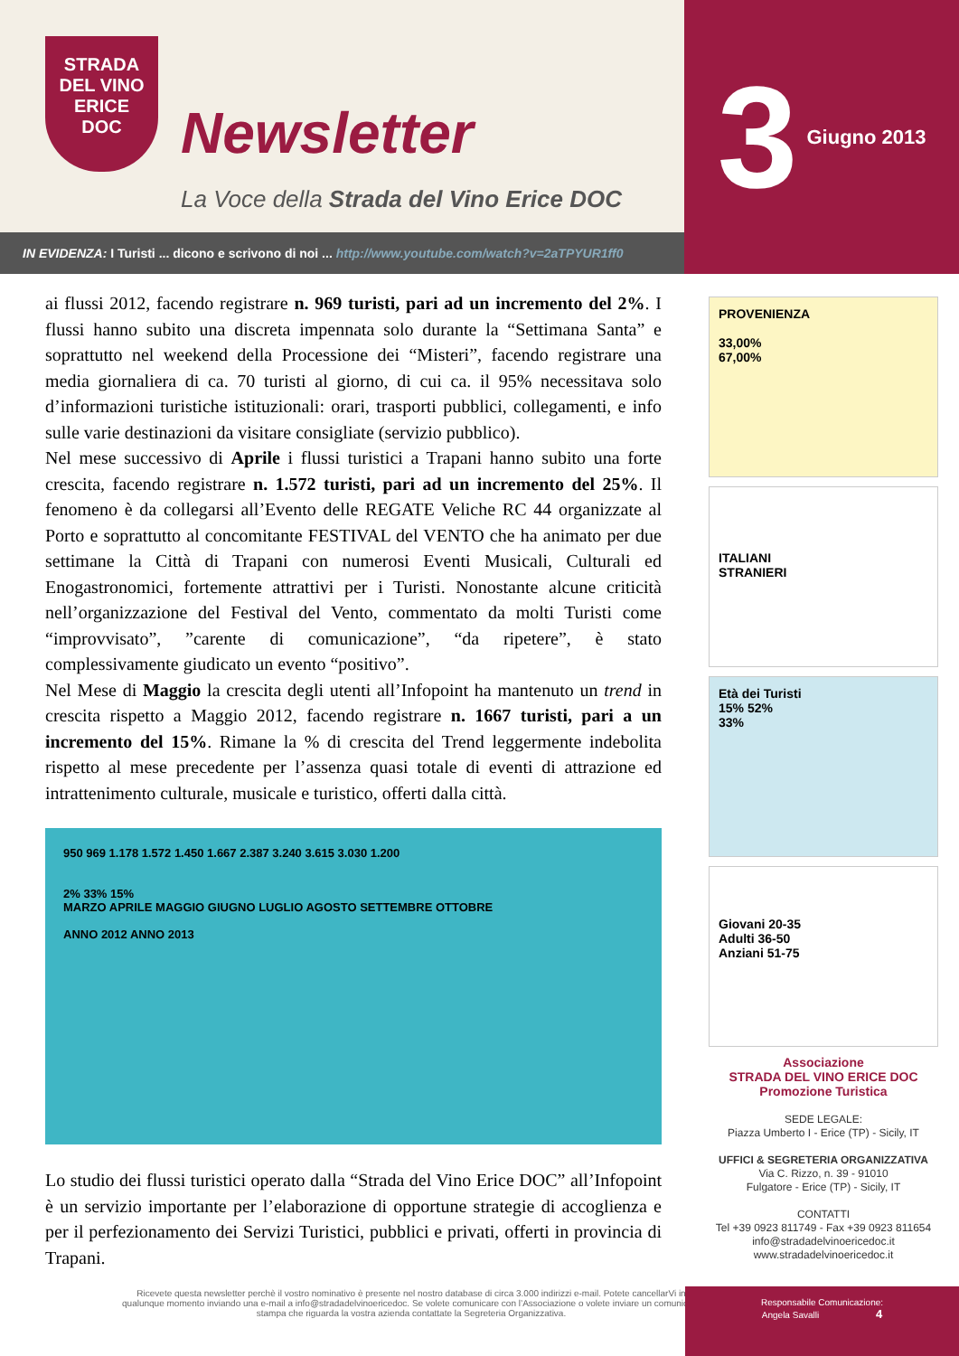STRADA
DEL VINO
ERICE
DOC
Newsletter
La Voce della Strada del Vino Erice DOC
IN EVIDENZA: I Turisti ... dicono e scrivono di noi ... http://www.youtube.com/watch?v=2aTPYUR1ff0
3 Giugno 2013
ai flussi 2012, facendo registrare n. 969 turisti, pari ad un incremento del 2%. I flussi hanno subito una discreta impennata solo durante la “Settimana Santa” e soprattutto nel weekend della Processione dei “Misteri”, facendo registrare una media giornaliera di ca. 70 turisti al giorno, di cui ca. il 95% necessitava solo d’informazioni turistiche istituzionali: orari, trasporti pubblici, collegamenti, e info sulle varie destinazioni da visitare consigliate (servizio pubblico).
Nel mese successivo di Aprile i flussi turistici a Trapani hanno subito una forte crescita, facendo registrare n. 1.572 turisti, pari ad un incremento del 25%. Il fenomeno è da collegarsi all’Evento delle REGATE Veliche RC 44 organizzate al Porto e soprattutto al concomitante FESTIVAL del VENTO che ha animato per due settimane la Città di Trapani con numerosi Eventi Musicali, Culturali ed Enogastronomici, fortemente attrattivi per i Turisti. Nonostante alcune criticità nell’organizzazione del Festival del Vento, commentato da molti Turisti come “improvvisato”, ”carente di comunicazione”, “da ripetere”, è stato complessivamente giudicato un evento “positivo”.
Nel Mese di Maggio la crescita degli utenti all’Infopoint ha mantenuto un trend in crescita rispetto a Maggio 2012, facendo registrare n. 1667 turisti, pari a un incremento del 15%. Rimane la % di crescita del Trend leggermente indebolita rispetto al mese precedente per l’assenza quasi totale di eventi di attrazione ed intrattenimento culturale, musicale e turistico, offerti dalla città.
950 969 1.178 1.572 1.450 1.667 2.387 3.240 3.615 3.030 1.200
2% 33% 15%
MARZO APRILE MAGGIO GIUGNO LUGLIO AGOSTO SETTEMBRE OTTOBRE
ANNO 2012 ANNO 2013
Lo studio dei flussi turistici operato dalla “Strada del Vino Erice DOC” all’Infopoint è un servizio importante per l’elaborazione di opportune strategie di accoglienza e per il perfezionamento dei Servizi Turistici, pubblici e privati, offerti in provincia di Trapani.
Ricevete questa newsletter perchè il vostro nominativo è presente nel nostro database di circa 3.000 indirizzi e-mail. Potete cancellarVi in qualunque momento inviando una e-mail a info@stradadelvinoericedoc. Se volete comunicare con l’Associazione o volete inviare un comunicato stampa che riguarda la vostra azienda contattate la Segreteria Organizzativa.
PROVENIENZA
33,00%
67,00%
ITALIANI
STRANIERI
Età dei Turisti
15% 52%
33%
Giovani 20-35
Adulti 36-50
Anziani 51-75
Associazione
STRADA DEL VINO ERICE DOC
Promozione Turistica
SEDE LEGALE:
Piazza Umberto I - Erice (TP) - Sicily, IT
UFFICI & SEGRETERIA ORGANIZZATIVA
Via C. Rizzo, n. 39 - 91010
Fulgatore - Erice (TP) - Sicily, IT
CONTATTI
Tel +39 0923 811749 - Fax +39 0923 811654
info@stradadelvinoericedoc.it
www.stradadelvinoericedoc.it
Responsabile Comunicazione:
Angela Savalli 4